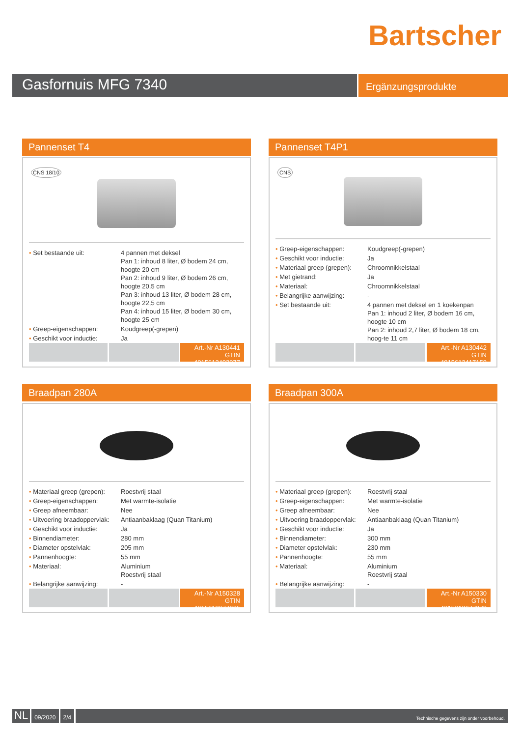Bartscher
Gasfornuis MFG 7340
Ergänzungsprodukte
Pannenset T4
CNS 18/10
| • Set bestaande uit: | 4 pannen met deksel Pan 1: inhoud 8 liter, Ø bodem 24 cm, hoogte 20 cm Pan 2: inhoud 9 liter, Ø bodem 26 cm, hoogte 20,5 cm Pan 3: inhoud 13 liter, Ø bodem 28 cm, hoogte 22,5 cm Pan 4: inhoud 15 liter, Ø bodem 30 cm, hoogte 25 cm |
| • Greep-eigenschappen: | Koudgreep(-grepen) |
| • Geschikt voor inductie: | Ja |
Art.-Nr A130441
GTIN 4015613403977
Pannenset T4P1
CNS
| • Greep-eigenschappen: | Koudgreep(-grepen) |
| • Geschikt voor inductie: | Ja |
| • Materiaal greep (grepen): | Chroomnikkelstaal |
| • Met gietrand: | Ja |
| • Materiaal: | Chroomnikkelstaal |
| • Belangrijke aanwijzing: | - |
| • Set bestaande uit: | 4 pannen met deksel en 1 koekenpan Pan 1: inhoud 2 liter, Ø bodem 16 cm, hoogte 10 cm Pan 2: inhoud 2,7 liter, Ø bodem 18 cm, hoog-te 11 cm |
Art.-Nr A130442
GTIN 4015613417158
Braadpan 280A
| • Materiaal greep (grepen): | Roestvrij staal |
| • Greep-eigenschappen: | Met warmte-isolatie |
| • Greep afneembaar: | Nee |
| • Uitvoering braadoppervlak: | Antiaanbaklaag (Quan Titanium) |
| • Geschikt voor inductie: | Ja |
| • Binnendiameter: | 280 mm |
| • Diameter opstelvlak: | 205 mm |
| • Pannenhoogte: | 55 mm |
| • Materiaal: | Aluminium Roestvrij staal |
| • Belangrijke aanwijzing: | - |
Art.-Nr A150328
GTIN 4015613677965
Braadpan 300A
| • Materiaal greep (grepen): | Roestvrij staal |
| • Greep-eigenschappen: | Met warmte-isolatie |
| • Greep afneembaar: | Nee |
| • Uitvoering braadoppervlak: | Antiaanbaklaag (Quan Titanium) |
| • Geschikt voor inductie: | Ja |
| • Binnendiameter: | 300 mm |
| • Diameter opstelvlak: | 230 mm |
| • Pannenhoogte: | 55 mm |
| • Materiaal: | Aluminium Roestvrij staal |
| • Belangrijke aanwijzing: | - |
Art.-Nr A150330
GTIN 4015613677972
NL
09/2020 2/4
Technische gegevens zijn onder voorbehoud.